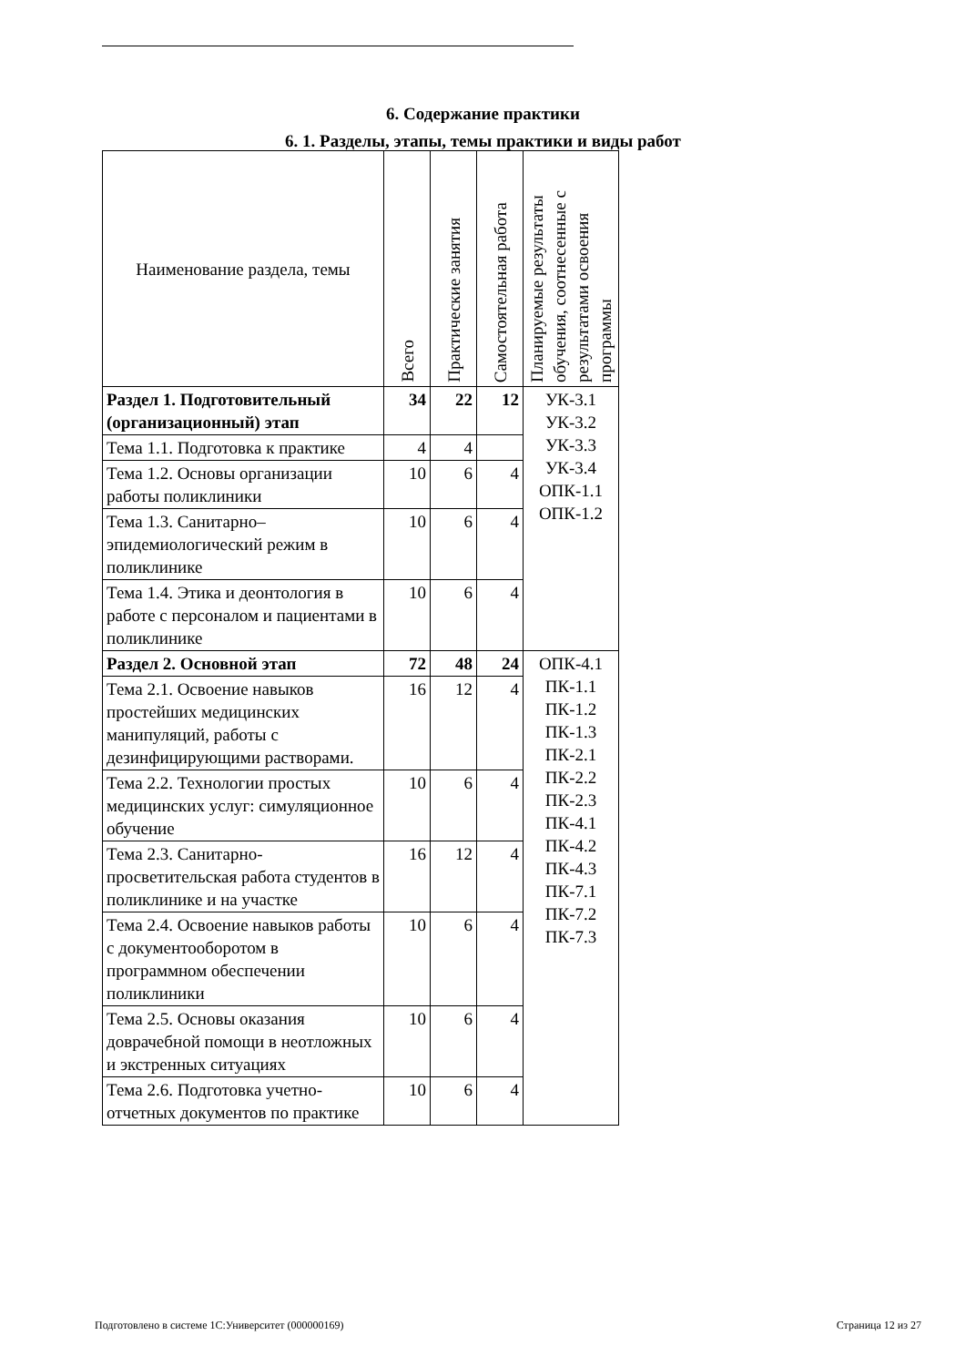6. Содержание практики
6. 1. Разделы, этапы, темы практики и виды работ
| Наименование раздела, темы | Всего | Практические занятия | Самостоятельная работа | Планируемые результаты обучения, соотнесенные с результатами освоения программы |
| --- | --- | --- | --- | --- |
| Раздел 1. Подготовительный (организационный) этап | 34 | 22 | 12 | УК-3.1 УК-3.2 УК-3.3 УК-3.4 ОПК-1.1 ОПК-1.2 |
| Тема 1.1. Подготовка к практике | 4 | 4 | | |
| Тема 1.2. Основы организации работы поликлиники | 10 | 6 | 4 | |
| Тема 1.3. Санитарно–эпидемиологический режим в поликлинике | 10 | 6 | 4 | |
| Тема 1.4. Этика и деонтология в работе с персоналом и пациентами в поликлинике | 10 | 6 | 4 | |
| Раздел 2. Основной этап | 72 | 48 | 24 | ОПК-4.1 ПК-1.1 ПК-1.2 ПК-1.3 ПК-2.1 ПК-2.2 ПК-2.3 ПК-4.1 ПК-4.2 ПК-4.3 ПК-7.1 ПК-7.2 ПК-7.3 |
| Тема 2.1. Освоение навыков простейших медицинских манипуляций, работы с дезинфицирующими растворами. | 16 | 12 | 4 | |
| Тема 2.2. Технологии простых медицинских услуг: симуляционное обучение | 10 | 6 | 4 | |
| Тема 2.3. Санитарно-просветительская работа студентов в поликлинике и на участке | 16 | 12 | 4 | |
| Тема 2.4. Освоение навыков работы с документооборотом в программном обеспечении поликлиники | 10 | 6 | 4 | |
| Тема 2.5. Основы оказания доврачебной помощи в неотложных и экстренных ситуациях | 10 | 6 | 4 | |
| Тема 2.6. Подготовка учетно-отчетных документов по практике | 10 | 6 | 4 | |
Подготовлено в системе 1С:Университет (000000169) Страница 12 из 27